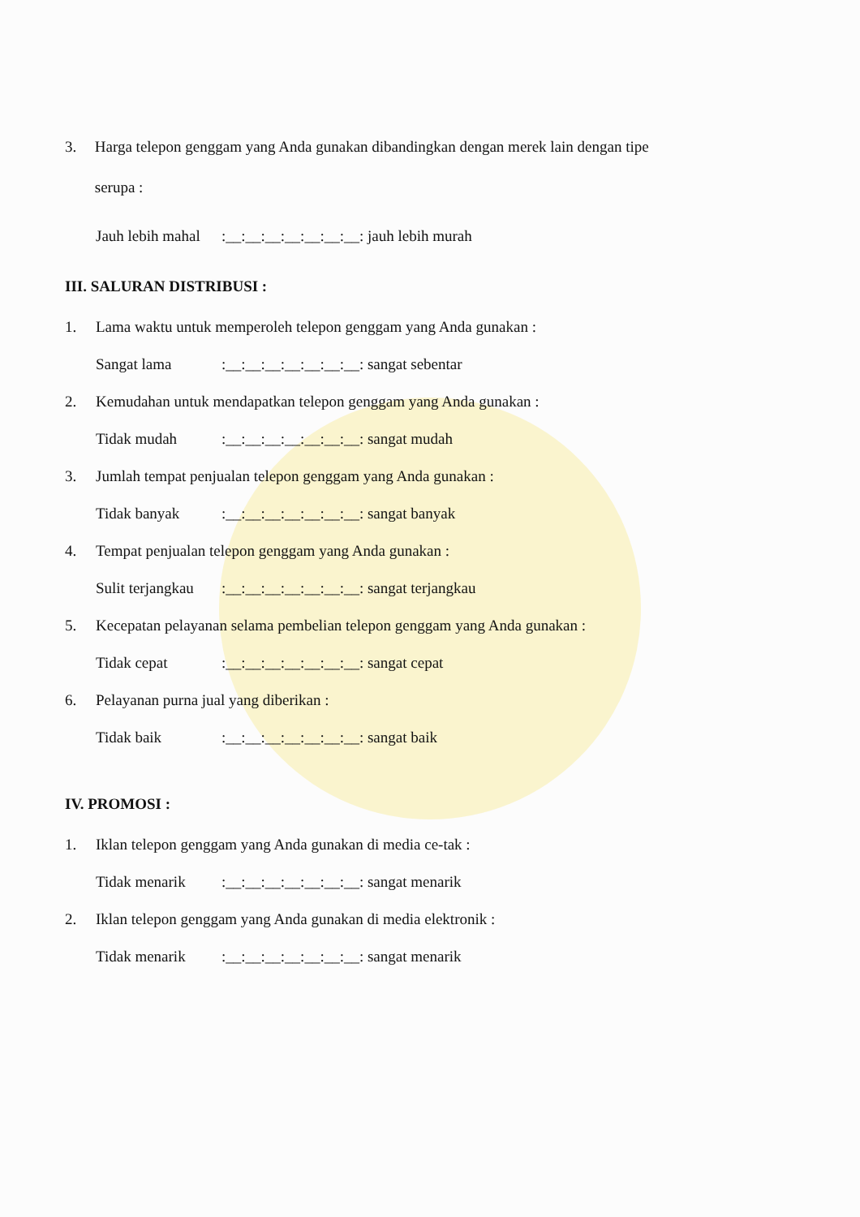3.
Harga telepon genggam yang Anda gunakan dibandingkan dengan merek lain dengan tipe serupa :
Jauh lebih mahal:__:__:__:__:__:__:__: jauh lebih murah
III. SALURAN DISTRIBUSI :
1. Lama waktu untuk memperoleh telepon genggam yang Anda gunakan :
Sangat lama:__:__:__:__:__:__:__: sangat sebentar
2. Kemudahan untuk mendapatkan telepon genggam yang Anda gunakan :
Tidak mudah:__:__:__:__:__:__:__: sangat mudah
3. Jumlah tempat penjualan telepon genggam yang Anda gunakan :
Tidak banyak:__:__:__:__:__:__:__: sangat banyak
4. Tempat penjualan telepon genggam yang Anda gunakan :
Sulit terjangkau:__:__:__:__:__:__:__: sangat terjangkau
5. Kecepatan pelayanan selama pembelian telepon genggam yang Anda gunakan :
Tidak cepat:__:__:__:__:__:__:__: sangat cepat
6. Pelayanan purna jual yang diberikan :
Tidak baik:__:__:__:__:__:__:__: sangat baik
IV. PROMOSI :
1. Iklan telepon genggam yang Anda gunakan di media ce-tak :
Tidak menarik:__:__:__:__:__:__:__: sangat menarik
2. Iklan telepon genggam yang Anda gunakan di media elektronik :
Tidak menarik:__:__:__:__:__:__:__: sangat menarik